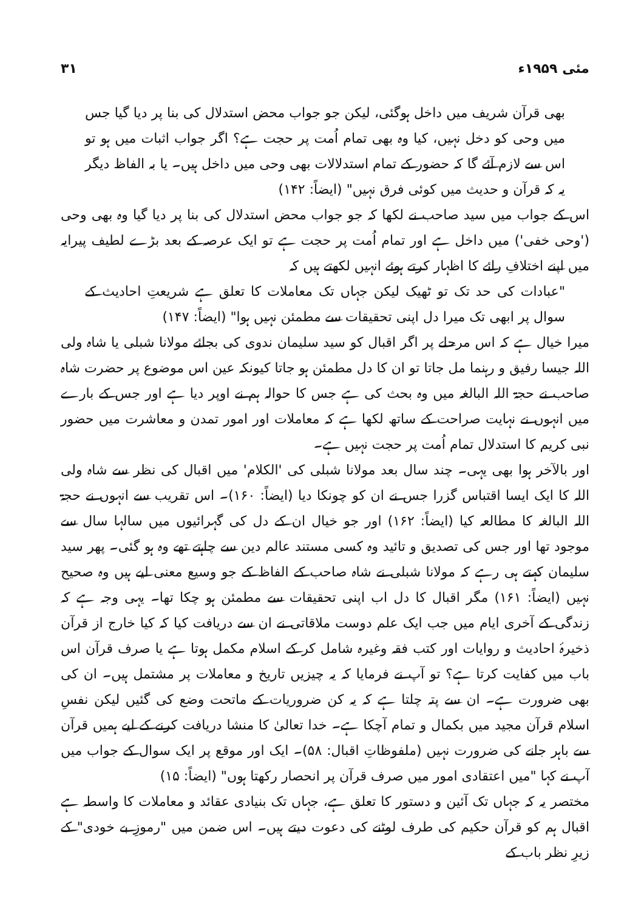مئی ۱۹۵۹ء ۳۱
بھی قرآن شریف میں داخل ہوگئی، لیکن جو جواب محض استدلال کی بنا پر دیا گیا جس میں وحی کو دخل نہیں، کیا وہ بھی تمام اُمت پر حجت ہے؟ اگر جواب اثبات میں ہو تو اس سے لازم آئے گا کہ حضور کے تمام استدلالات بھی وحی میں داخل ہیں۔ یا بہ الفاظ دیگر یہ کہ قرآن و حدیث میں کوئی فرق نہیں" (ایضاً: ۱۴۲)
اس کے جواب میں سید صاحب نے لکھا کہ جو جواب محض استدلال کی بنا پر دیا گیا وہ بھی وحی ('وحی خفی') میں داخل ہے اور تمام اُمت پر حجت ہے تو ایک عرصہ کے بعد بڑے لطیف پیرایہ میں اپنے اختلافِ رائے کا اظہار کرتے ہوئے انہیں لکھتے ہیں کہ
"عبادات کی حد تک تو ٹھیک لیکن جہاں تک معاملات کا تعلق ہے شریعتِ احادیث کے سوال پر ابھی تک میرا دل اپنی تحقیقات سے مطمئن نہیں ہوا" (ایضاً: ۱۴۷)
میرا خیال ہے کہ اس مرحلے پر اگر اقبال کو سید سلیمان ندوی کی بجائے مولانا شبلی یا شاہ ولی اللہ جیسا رفیق و رہنما مل جاتا تو ان کا دل مطمئن ہو جاتا کیونکہ عین اس موضوع پر حضرت شاہ صاحب نے حجۃ اللہ البالغہ میں وہ بحث کی ہے جس کا حوالہ ہم نے اوپر دیا ہے اور جس کے بارے میں انہوں نے نہایت صراحت کے ساتھ لکھا ہے کہ معاملات اور امور تمدن و معاشرت میں حضور نبی کریم کا استدلال تمام اُمت پر حجت نہیں ہے۔
اور بالآخر ہوا بھی یہی۔ چند سال بعد مولانا شبلی کی 'الکلام' میں اقبال کی نظر سے شاہ ولی اللہ کا ایک ایسا اقتباس گزرا جس نے ان کو چونکا دیا (ایضاً: ۱۶۰)۔ اس تقریب سے انہوں نے حجۃ اللہ البالغہ کا مطالعہ کیا (ایضاً: ۱۶۲) اور جو خیال ان کے دل کی گہرائیوں میں سالہا سال سے موجود تھا اور جس کی تصدیق و تائید وہ کسی مستند عالم دین سے چاہتے تھے وہ ہو گئی۔ پھر سید سلیمان کہتے ہی رہے کہ مولانا شبلی نے شاہ صاحب کے الفاظ کے جو وسیع معنی لیے ہیں وہ صحیح نہیں (ایضاً: ۱۶۱) مگر اقبال کا دل اب اپنی تحقیقات سے مطمئن ہو چکا تھا۔ یہی وجہ ہے کہ زندگی کے آخری ایام میں جب ایک علم دوست ملاقاتی نے ان سے دریافت کیا کہ کیا خارج از قرآن ذخیرۂ احادیث و روایات اور کتب فقہ وغیرہ شامل کر کے اسلام مکمل ہوتا ہے یا صرف قرآن اس باب میں کفایت کرتا ہے؟ تو آپ نے فرمایا کہ یہ چیزیں تاریخ و معاملات پر مشتمل ہیں۔ ان کی بھی ضرورت ہے۔ ان سے پتہ چلتا ہے کہ یہ کن ضروریات کے ماتحت وضع کی گئیں لیکن نفسِ اسلام قرآن مجید میں بکمال و تمام آچکا ہے۔ خدا تعالیٰ کا منشا دریافت کرنے کے لیے ہمیں قرآن سے باہر جانے کی ضرورت نہیں (ملفوظاتِ اقبال: ۵۸)۔ ایک اور موقع پر ایک سوال کے جواب میں آپ نے کہا "میں اعتقادی امور میں صرف قرآن پر انحصار رکھتا ہوں" (ایضاً: ۱۵)
مختصر یہ کہ جہاں تک آئین و دستور کا تعلق ہے، جہاں تک بنیادی عقائد و معاملات کا واسطہ ہے اقبال ہم کو قرآن حکیم کی طرف لوٹنے کی دعوت دیتے ہیں۔ اس ضمن میں "رموزِ بے خودی" کے زیرِ نظر باب کے